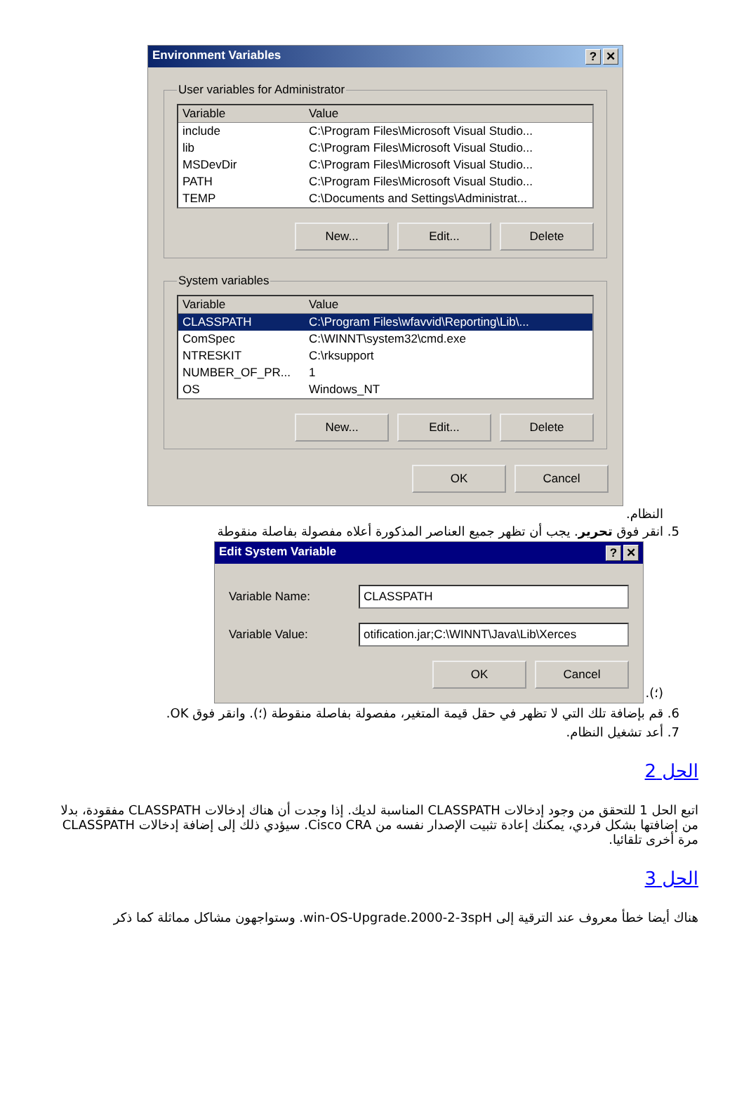Environment Variables? ✕
User variables for Administrator
Variable Value
include C:\Program Files\Microsoft Visual Studio...
lib C:\Program Files\Microsoft Visual Studio...
MSDevDir C:\Program Files\Microsoft Visual Studio...
PATH C:\Program Files\Microsoft Visual Studio...
TEMP C:\Documents and Settings\Administrat...
New... Edit... Delete
System variables
Variable Value
CLASSPATH C:\Program Files\wfavvid\Reporting\Lib\...
ComSpec C:\WINNT\system32\cmd.exe
NTRESKIT C:\rksupport
NUMBER_OF_PR... 1
OS Windows_NT
New... Edit... Delete
OK Cancel
النظام.
5. انقر فوق تحرير. يجب أن تظهر جميع العناصر المذكورة أعلاه مفصولة بفاصلة منقوطة
Edit System Variable? ✕
Variable Name: CLASSPATH
Variable Value: otification.jar;C:\WINNT\Java\Lib\Xerces
OK Cancel
(؛).
6. قم بإضافة تلك التي لا تظهر في حقل قيمة المتغير، مفصولة بفاصلة منقوطة (؛). وانقر فوق OK.
7. أعد تشغيل النظام.
الحل 2
اتبع الحل 1 للتحقق من وجود إدخالات CLASSPATH المناسبة لديك. إذا وجدت أن هناك إدخالات CLASSPATH مفقودة، بدلا من إضافتها بشكل فردي، يمكنك إعادة تثبيت الإصدار نفسه من Cisco CRA. سيؤدي ذلك إلى إضافة إدخالات CLASSPATH مرة أخرى تلقائيا.
الحل 3
هناك أيضا خطأ معروف عند الترقية إلى win-OS-Upgrade.2000-2-3spH. وستواجهون مشاكل مماثلة كما ذكر